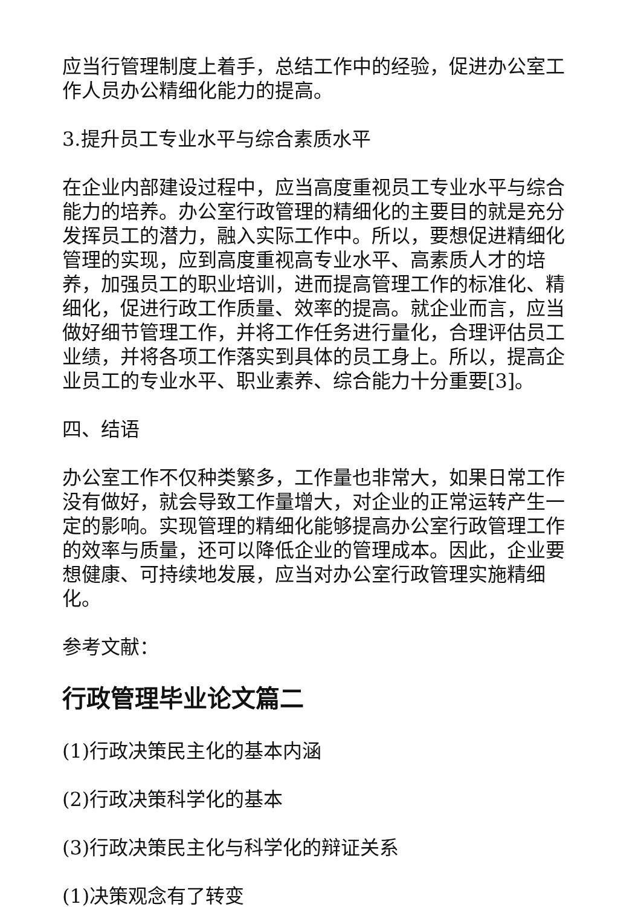应当行管理制度上着手，总结工作中的经验，促进办公室工作人员办公精细化能力的提高。
3.提升员工专业水平与综合素质水平
在企业内部建设过程中，应当高度重视员工专业水平与综合能力的培养。办公室行政管理的精细化的主要目的就是充分发挥员工的潜力，融入实际工作中。所以，要想促进精细化管理的实现，应到高度重视高专业水平、高素质人才的培养，加强员工的职业培训，进而提高管理工作的标准化、精细化，促进行政工作质量、效率的提高。就企业而言，应当做好细节管理工作，并将工作任务进行量化，合理评估员工业绩，并将各项工作落实到具体的员工身上。所以，提高企业员工的专业水平、职业素养、综合能力十分重要[3]。
四、结语
办公室工作不仅种类繁多，工作量也非常大，如果日常工作没有做好，就会导致工作量增大，对企业的正常运转产生一定的影响。实现管理的精细化能够提高办公室行政管理工作的效率与质量，还可以降低企业的管理成本。因此，企业要想健康、可持续地发展，应当对办公室行政管理实施精细化。
参考文献：
行政管理毕业论文篇二
(1)行政决策民主化的基本内涵
(2)行政决策科学化的基本
(3)行政决策民主化与科学化的辩证关系
(1)决策观念有了转变